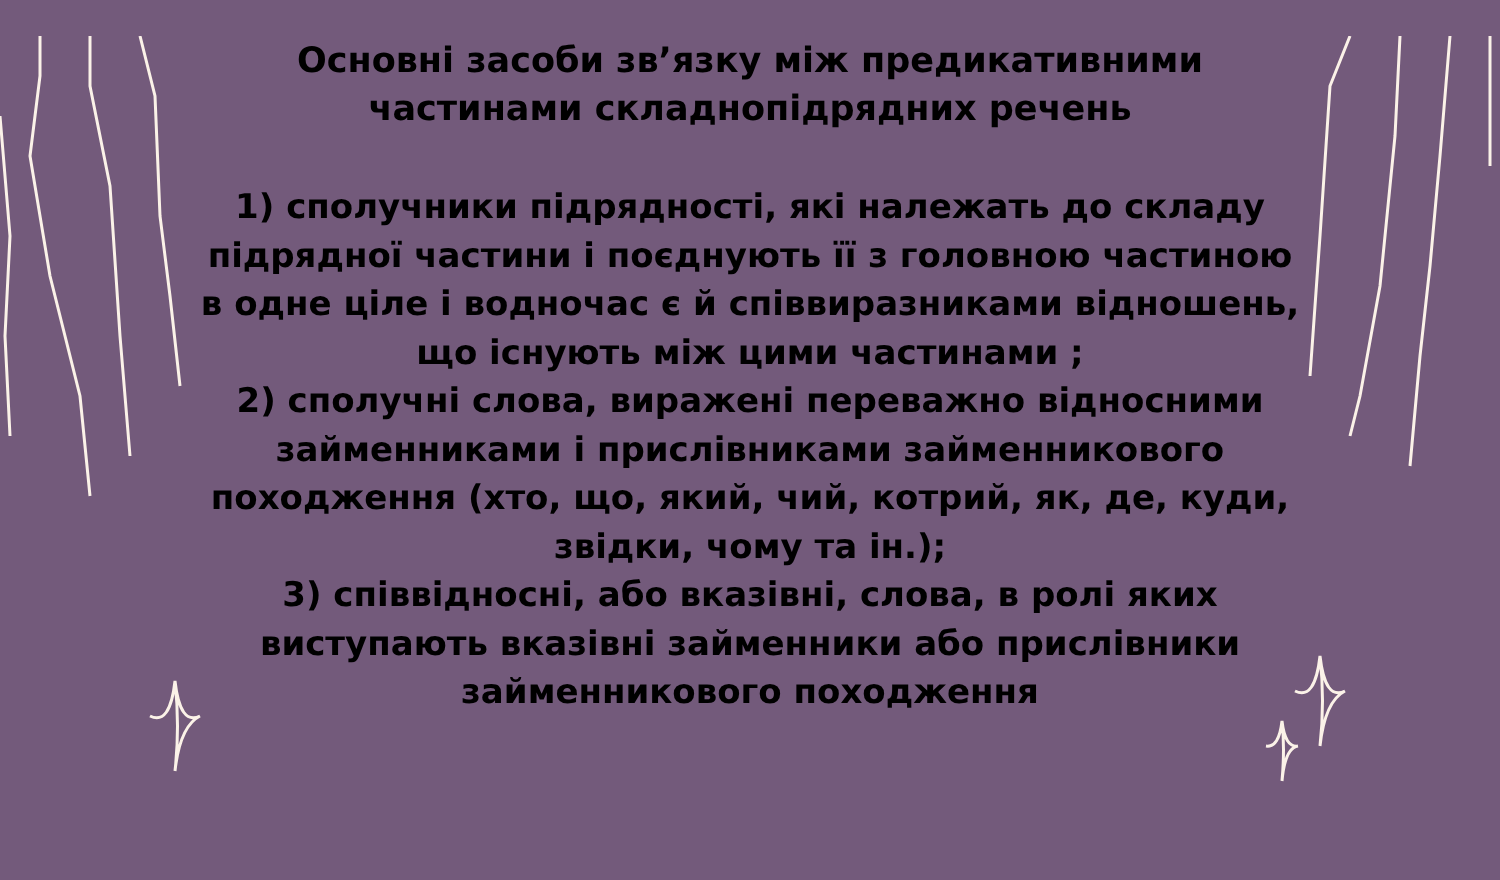Основні засоби зв’язку між предикативними частинами складнопідрядних речень
1) сполучники підрядності, які належать до складу підрядної частини і поєднують її з головною частиною в одне ціле і водночас є й співвиразниками відношень, що існують між цими частинами ;
2) сполучні слова, виражені переважно відносними займенниками і прислівниками займенникового походження (хто, що, який, чий, котрий, як, де, куди, звідки, чому та ін.);
3) співвідносні, або вказівні, слова, в ролі яких виступають вказівні займенники або прислівники займенникового походження